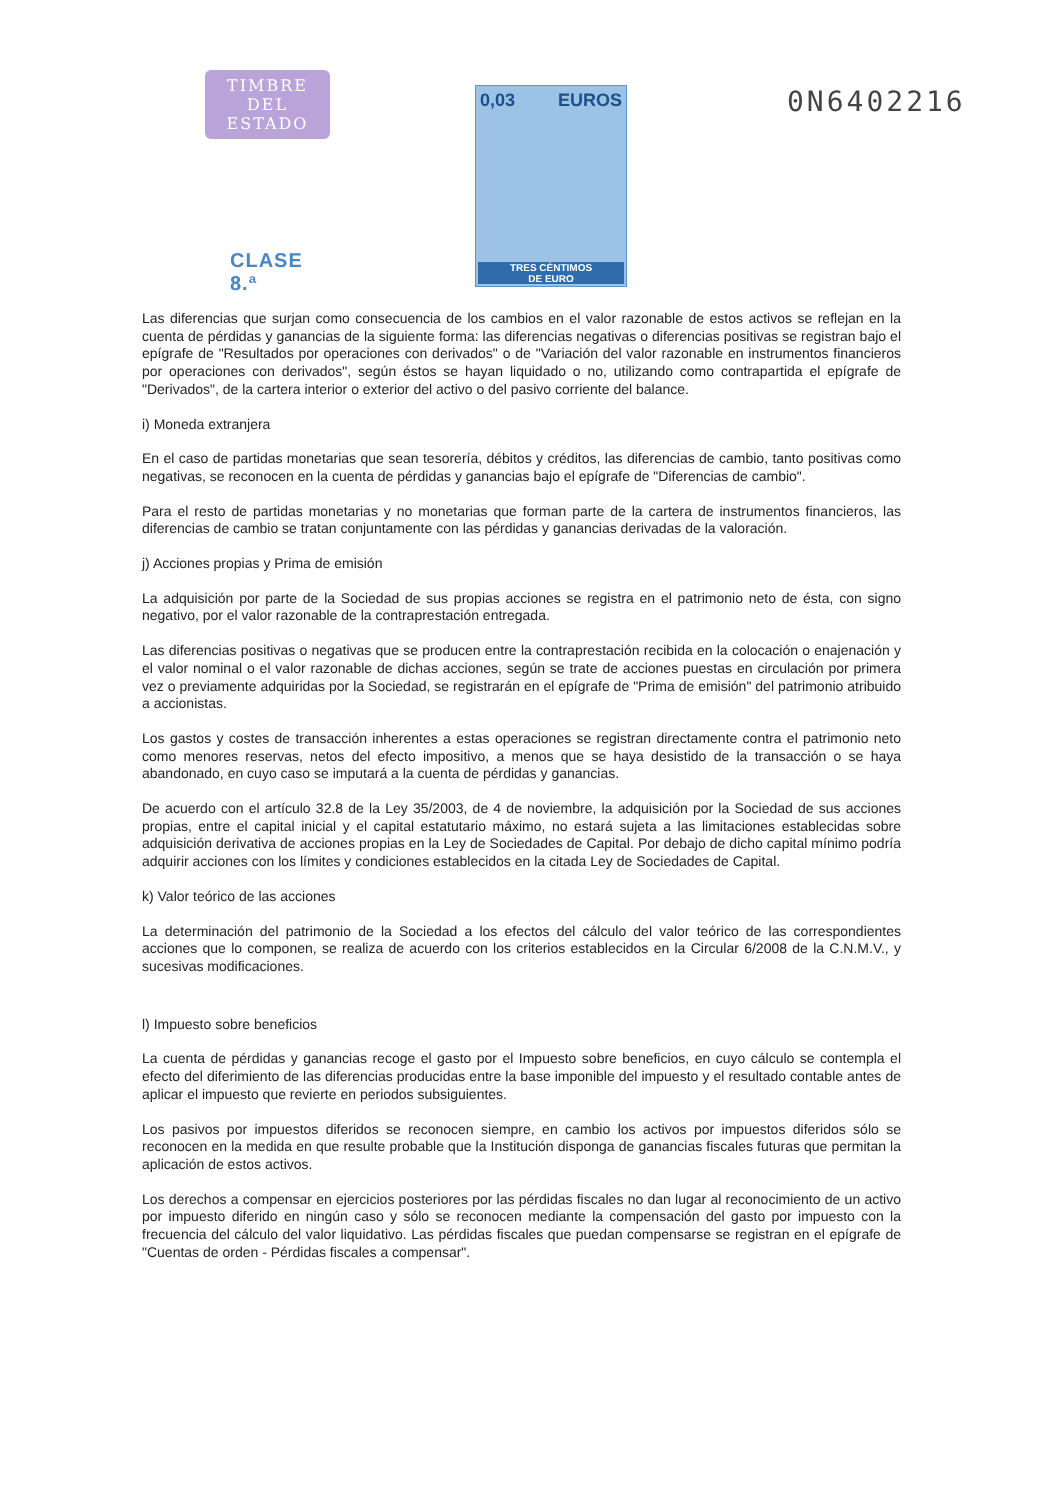TIMBRE
DEL ESTADO
CLASE 8.ª
0,03 EUROS
TRES CÉNTIMOS
DE EURO
0N6402216
Las diferencias que surjan como consecuencia de los cambios en el valor razonable de estos activos se reflejan en la cuenta de pérdidas y ganancias de la siguiente forma: las diferencias negativas o diferencias positivas se registran bajo el epígrafe de "Resultados por operaciones con derivados" o de "Variación del valor razonable en instrumentos financieros por operaciones con derivados", según éstos se hayan liquidado o no, utilizando como contrapartida el epígrafe de "Derivados", de la cartera interior o exterior del activo o del pasivo corriente del balance.
i) Moneda extranjera
En el caso de partidas monetarias que sean tesorería, débitos y créditos, las diferencias de cambio, tanto positivas como negativas, se reconocen en la cuenta de pérdidas y ganancias bajo el epígrafe de "Diferencias de cambio".
Para el resto de partidas monetarias y no monetarias que forman parte de la cartera de instrumentos financieros, las diferencias de cambio se tratan conjuntamente con las pérdidas y ganancias derivadas de la valoración.
j) Acciones propias y Prima de emisión
La adquisición por parte de la Sociedad de sus propias acciones se registra en el patrimonio neto de ésta, con signo negativo, por el valor razonable de la contraprestación entregada.
Las diferencias positivas o negativas que se producen entre la contraprestación recibida en la colocación o enajenación y el valor nominal o el valor razonable de dichas acciones, según se trate de acciones puestas en circulación por primera vez o previamente adquiridas por la Sociedad, se registrarán en el epígrafe de "Prima de emisión" del patrimonio atribuido a accionistas.
Los gastos y costes de transacción inherentes a estas operaciones se registran directamente contra el patrimonio neto como menores reservas, netos del efecto impositivo, a menos que se haya desistido de la transacción o se haya abandonado, en cuyo caso se imputará a la cuenta de pérdidas y ganancias.
De acuerdo con el artículo 32.8 de la Ley 35/2003, de 4 de noviembre, la adquisición por la Sociedad de sus acciones propias, entre el capital inicial y el capital estatutario máximo, no estará sujeta a las limitaciones establecidas sobre adquisición derivativa de acciones propias en la Ley de Sociedades de Capital. Por debajo de dicho capital mínimo podría adquirir acciones con los límites y condiciones establecidos en la citada Ley de Sociedades de Capital.
k) Valor teórico de las acciones
La determinación del patrimonio de la Sociedad a los efectos del cálculo del valor teórico de las correspondientes acciones que lo componen, se realiza de acuerdo con los criterios establecidos en la Circular 6/2008 de la C.N.M.V., y sucesivas modificaciones.
l) Impuesto sobre beneficios
La cuenta de pérdidas y ganancias recoge el gasto por el Impuesto sobre beneficios, en cuyo cálculo se contempla el efecto del diferimiento de las diferencias producidas entre la base imponible del impuesto y el resultado contable antes de aplicar el impuesto que revierte en periodos subsiguientes.
Los pasivos por impuestos diferidos se reconocen siempre, en cambio los activos por impuestos diferidos sólo se reconocen en la medida en que resulte probable que la Institución disponga de ganancias fiscales futuras que permitan la aplicación de estos activos.
Los derechos a compensar en ejercicios posteriores por las pérdidas fiscales no dan lugar al reconocimiento de un activo por impuesto diferido en ningún caso y sólo se reconocen mediante la compensación del gasto por impuesto con la frecuencia del cálculo del valor liquidativo. Las pérdidas fiscales que puedan compensarse se registran en el epígrafe de "Cuentas de orden - Pérdidas fiscales a compensar".